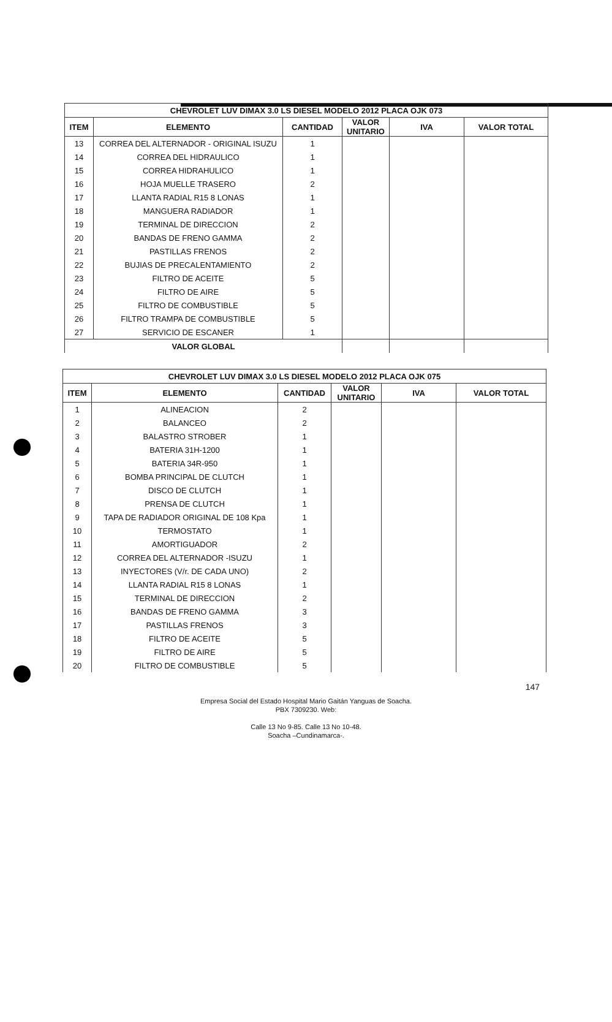| CHEVROLET LUV DIMAX 3.0 LS DIESEL MODELO 2012 PLACA OJK 073 | | | | | |
| ITEM | ELEMENTO | CANTIDAD | VALOR UNITARIO | IVA | VALOR TOTAL |
| 13 | CORREA DEL ALTERNADOR - ORIGINAL ISUZU | 1 | | | |
| 14 | CORREA DEL HIDRAULICO | 1 | | | |
| 15 | CORREA HIDRAHULICO | 1 | | | |
| 16 | HOJA MUELLE TRASERO | 2 | | | |
| 17 | LLANTA RADIAL R15 8 LONAS | 1 | | | |
| 18 | MANGUERA RADIADOR | 1 | | | |
| 19 | TERMINAL DE DIRECCION | 2 | | | |
| 20 | BANDAS DE FRENO GAMMA | 2 | | | |
| 21 | PASTILLAS FRENOS | 2 | | | |
| 22 | BUJIAS DE PRECALENTAMIENTO | 2 | | | |
| 23 | FILTRO DE ACEITE | 5 | | | |
| 24 | FILTRO DE AIRE | 5 | | | |
| 25 | FILTRO DE COMBUSTIBLE | 5 | | | |
| 26 | FILTRO TRAMPA DE COMBUSTIBLE | 5 | | | |
| 27 | SERVICIO DE ESCANER | 1 | | | |
| VALOR GLOBAL | | | | | |
| CHEVROLET LUV DIMAX 3.0 LS DIESEL MODELO 2012 PLACA OJK 075 | | | | | |
| ITEM | ELEMENTO | CANTIDAD | VALOR UNITARIO | IVA | VALOR TOTAL |
| 1 | ALINEACION | 2 | | | |
| 2 | BALANCEO | 2 | | | |
| 3 | BALASTRO STROBER | 1 | | | |
| 4 | BATERIA 31H-1200 | 1 | | | |
| 5 | BATERIA 34R-950 | 1 | | | |
| 6 | BOMBA PRINCIPAL DE CLUTCH | 1 | | | |
| 7 | DISCO DE CLUTCH | 1 | | | |
| 8 | PRENSA DE CLUTCH | 1 | | | |
| 9 | TAPA DE RADIADOR ORIGINAL DE 108 Kpa | 1 | | | |
| 10 | TERMOSTATO | 1 | | | |
| 11 | AMORTIGUADOR | 2 | | | |
| 12 | CORREA DEL ALTERNADOR -ISUZU | 1 | | | |
| 13 | INYECTORES (V/r. DE CADA UNO) | 2 | | | |
| 14 | LLANTA RADIAL R15 8 LONAS | 1 | | | |
| 15 | TERMINAL DE DIRECCION | 2 | | | |
| 16 | BANDAS DE FRENO GAMMA | 3 | | | |
| 17 | PASTILLAS FRENOS | 3 | | | |
| 18 | FILTRO DE ACEITE | 5 | | | |
| 19 | FILTRO DE AIRE | 5 | | | |
| 20 | FILTRO DE COMBUSTIBLE | 5 | | | |
147
Empresa Social del Estado Hospital Mario Gaitán Yanguas de Soacha.
PBX 7309230. Web:
Calle 13 No 9-85. Calle 13 No 10-48.
Soacha –Cundinamarca-.